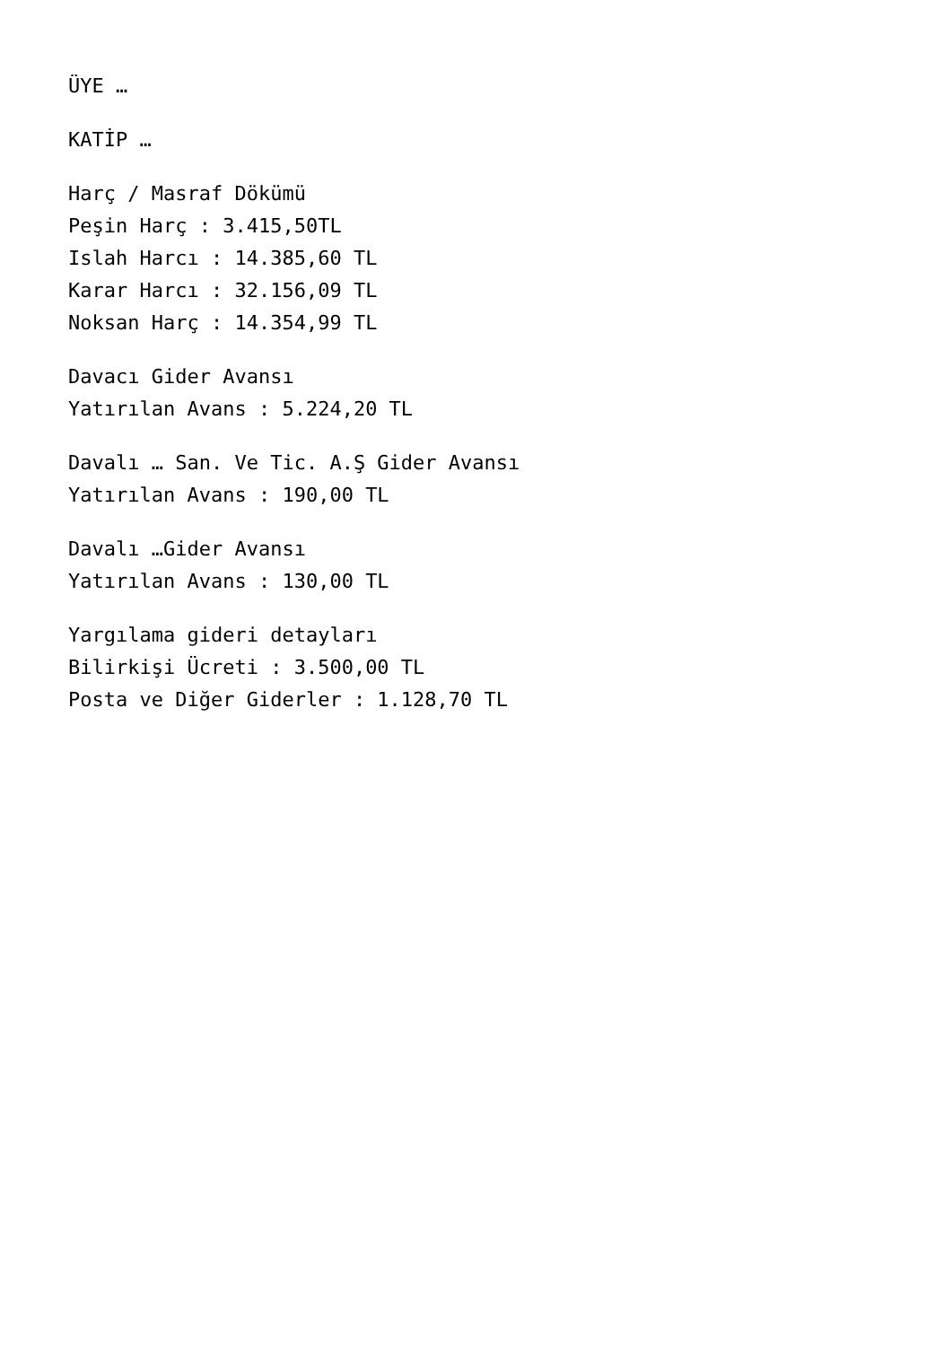ÜYE …
KATİP …
Harç / Masraf Dökümü
Peşin Harç : 3.415,50TL
Islah Harcı : 14.385,60 TL
Karar Harcı : 32.156,09 TL
Noksan Harç : 14.354,99 TL
Davacı Gider Avansı
Yatırılan Avans : 5.224,20 TL
Davalı … San. Ve Tic. A.Ş Gider Avansı
Yatırılan Avans : 190,00 TL
Davalı …Gider Avansı
Yatırılan Avans : 130,00 TL
Yargılama gideri detayları
Bilirkişi Ücreti : 3.500,00 TL
Posta ve Diğer Giderler : 1.128,70 TL